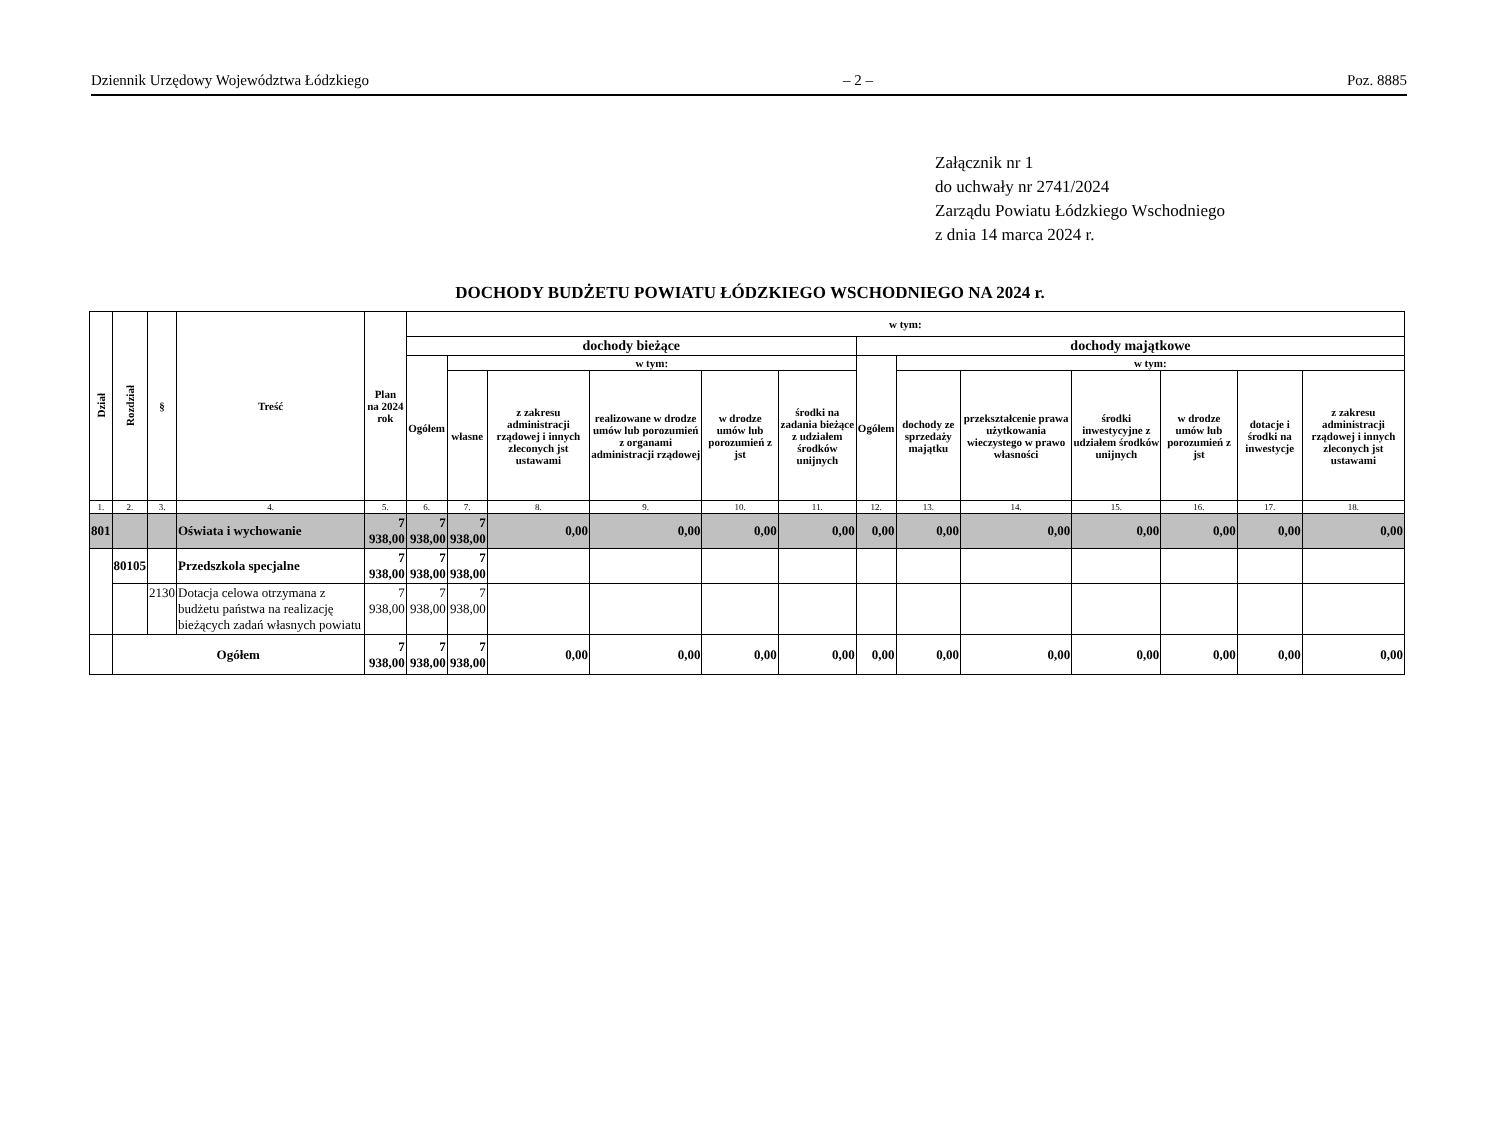Dziennik Urzędowy Województwa Łódzkiego – 2 – Poz. 8885
Załącznik nr 1
do uchwały nr 2741/2024
Zarządu Powiatu Łódzkiego Wschodniego
z dnia 14 marca 2024 r.
DOCHODY BUDŻETU POWIATU ŁÓDZKIEGO WSCHODNIEGO NA 2024 r.
| Dział | Rozdział | § | Treść | Plan na 2024 rok | w tym: | | | | | | | | | | | | |
| --- | --- | --- | --- | --- | --- | --- | --- | --- | --- | --- | --- | --- | --- | --- | --- | --- | --- |
| | | | | | dochody bieżące | | | | | | dochody majątkowe | | | | | | |
| | | | | | Ogółem | w tym: | | | | | Ogółem | w tym: | | | | | |
| | | | | | | własne | z zakresu administracji rządowej i innych zleconych jst ustawami | realizowane w drodze umów lub porozumień z organami administracji rządowej | w drodze umów lub porozumień z jst | środki na zadania bieżące z udziałem środków unijnych | | dochody ze sprzedaży majątku | przekształcenie prawa użytkowania wieczystego w prawo własności | środki inwestycyjne z udziałem środków unijnych | w drodze umów lub porozumień z jst | dotacje i środki na inwestycje | z zakresu administracji rządowej i innych zleconych jst ustawami |
| 1. | 2. | 3. | 4. | 5. | 6. | 7. | 8. | 9. | 10. | 11. | 12. | 13. | 14. | 15. | 16. | 17. | 18. |
| 801 | | | Oświata i wychowanie | 7 938,00 | 7 938,00 | 7 938,00 | 0,00 | 0,00 | 0,00 | 0,00 | 0,00 | 0,00 | 0,00 | 0,00 | 0,00 | 0,00 | 0,00 |
| | 80105 | | Przedszkola specjalne | 7 938,00 | 7 938,00 | 7 938,00 | | | | | | | | | | | |
| | | 2130 | Dotacja celowa otrzymana z budżetu państwa na realizację bieżących zadań własnych powiatu | 7 938,00 | 7 938,00 | 7 938,00 | | | | | | | | | | | |
| | Ogółem | | | 7 938,00 | 7 938,00 | 7 938,00 | 0,00 | 0,00 | 0,00 | 0,00 | 0,00 | 0,00 | 0,00 | 0,00 | 0,00 | 0,00 | 0,00 |